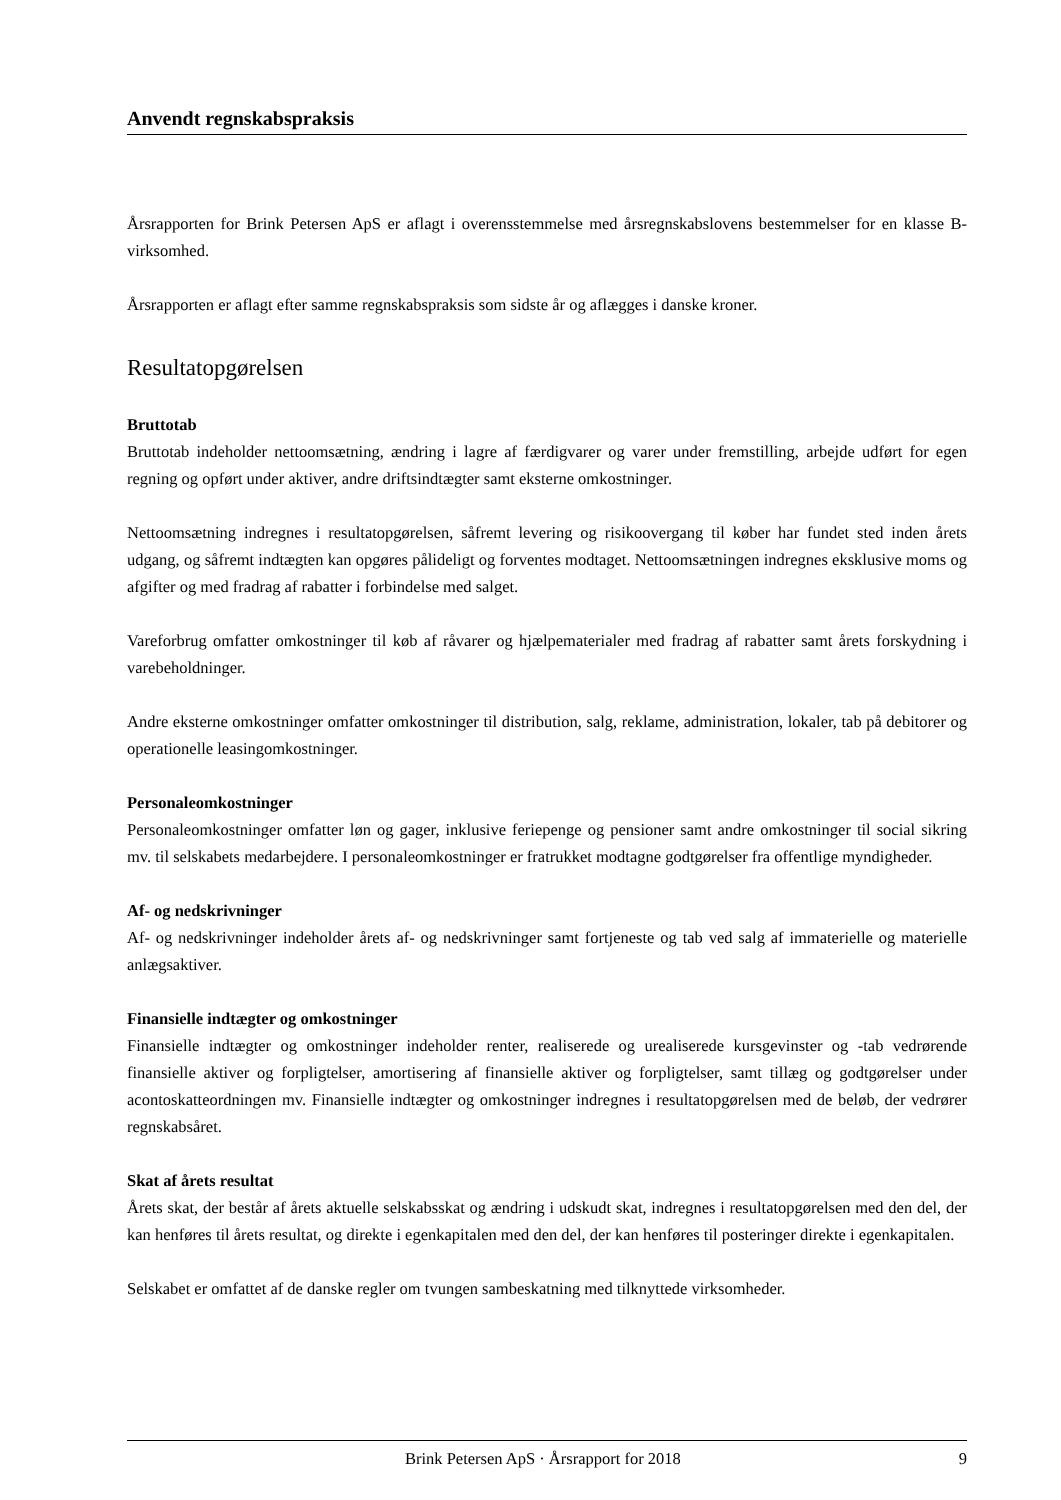Anvendt regnskabspraksis
Årsrapporten for Brink Petersen ApS er aflagt i overensstemmelse med årsregnskabslovens bestemmelser for en klasse B-virksomhed.
Årsrapporten er aflagt efter samme regnskabspraksis som sidste år og aflægges i danske kroner.
Resultatopgørelsen
Bruttotab
Bruttotab indeholder nettoomsætning, ændring i lagre af færdigvarer og varer under fremstilling, arbejde udført for egen regning og opført under aktiver, andre driftsindtægter samt eksterne omkostninger.
Nettoomsætning indregnes i resultatopgørelsen, såfremt levering og risikoovergang til køber har fundet sted inden årets udgang, og såfremt indtægten kan opgøres pålideligt og forventes modtaget. Nettoomsætningen indregnes eksklusive moms og afgifter og med fradrag af rabatter i forbindelse med salget.
Vareforbrug omfatter omkostninger til køb af råvarer og hjælpematerialer med fradrag af rabatter samt årets forskydning i varebeholdninger.
Andre eksterne omkostninger omfatter omkostninger til distribution, salg, reklame, administration, lokaler, tab på debitorer og operationelle leasingomkostninger.
Personaleomkostninger
Personaleomkostninger omfatter løn og gager, inklusive feriepenge og pensioner samt andre omkostninger til social sikring mv. til selskabets medarbejdere. I personaleomkostninger er fratrukket modtagne godtgørelser fra offentlige myndigheder.
Af- og nedskrivninger
Af- og nedskrivninger indeholder årets af- og nedskrivninger samt fortjeneste og tab ved salg af immaterielle og materielle anlægsaktiver.
Finansielle indtægter og omkostninger
Finansielle indtægter og omkostninger indeholder renter, realiserede og urealiserede kursgevinster og -tab vedrørende finansielle aktiver og forpligtelser, amortisering af finansielle aktiver og forpligtelser, samt tillæg og godtgørelser under acontoskatteordningen mv. Finansielle indtægter og omkostninger indregnes i resultatopgørelsen med de beløb, der vedrører regnskabsåret.
Skat af årets resultat
Årets skat, der består af årets aktuelle selskabsskat og ændring i udskudt skat, indregnes i resultatopgørelsen med den del, der kan henføres til årets resultat, og direkte i egenkapitalen med den del, der kan henføres til posteringer direkte i egenkapitalen.
Selskabet er omfattet af de danske regler om tvungen sambeskatning med tilknyttede virksomheder.
Brink Petersen ApS · Årsrapport for 2018 9